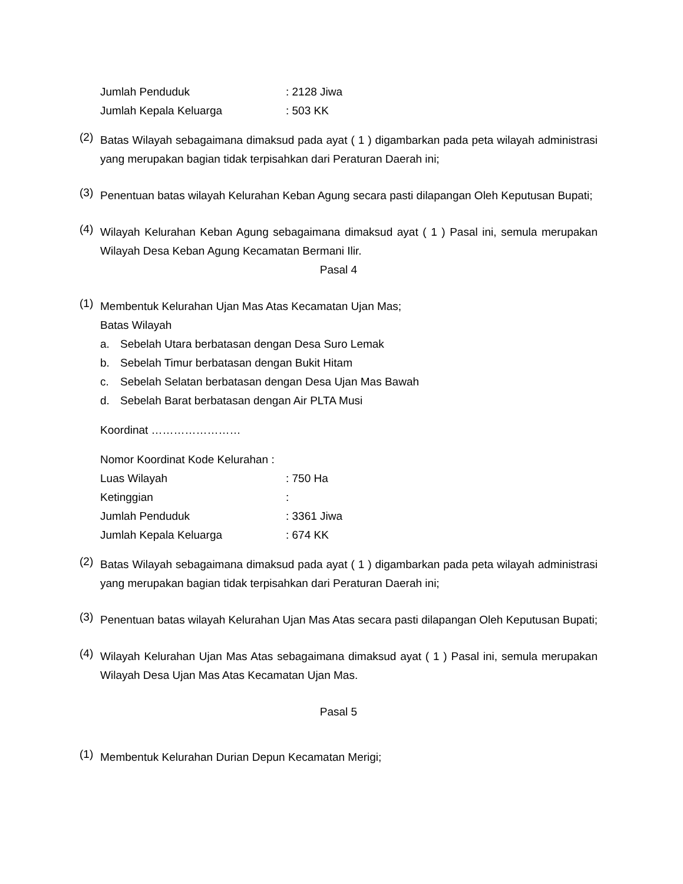Jumlah Penduduk: 2128 Jiwa
Jumlah Kepala Keluarga: 503 KK
(2)
Batas Wilayah sebagaimana dimaksud pada ayat ( 1 ) digambarkan pada peta wilayah administrasi yang merupakan bagian tidak terpisahkan dari Peraturan Daerah ini;
(3)
Penentuan batas wilayah Kelurahan Keban Agung secara pasti dilapangan Oleh Keputusan Bupati;
(4)
Wilayah Kelurahan Keban Agung sebagaimana dimaksud ayat ( 1 ) Pasal ini, semula merupakan Wilayah Desa Keban Agung Kecamatan Bermani Ilir.
Pasal 4
(1)
Membentuk Kelurahan Ujan Mas Atas Kecamatan Ujan Mas;
Batas Wilayah
a. Sebelah Utara berbatasan dengan Desa Suro Lemak
b. Sebelah Timur berbatasan dengan Bukit Hitam
c. Sebelah Selatan berbatasan dengan Desa Ujan Mas Bawah
d. Sebelah Barat berbatasan dengan Air PLTA Musi
Koordinat ……………………
Nomor Koordinat Kode Kelurahan :
Luas Wilayah: 750 Ha
Ketinggian:
Jumlah Penduduk: 3361 Jiwa
Jumlah Kepala Keluarga: 674 KK
(2)
Batas Wilayah sebagaimana dimaksud pada ayat ( 1 ) digambarkan pada peta wilayah administrasi yang merupakan bagian tidak terpisahkan dari Peraturan Daerah ini;
(3)
Penentuan batas wilayah Kelurahan Ujan Mas Atas secara pasti dilapangan Oleh Keputusan Bupati;
(4)
Wilayah Kelurahan Ujan Mas Atas sebagaimana dimaksud ayat ( 1 ) Pasal ini, semula merupakan Wilayah Desa Ujan Mas Atas Kecamatan Ujan Mas.
Pasal 5
(1)
Membentuk Kelurahan Durian Depun Kecamatan Merigi;